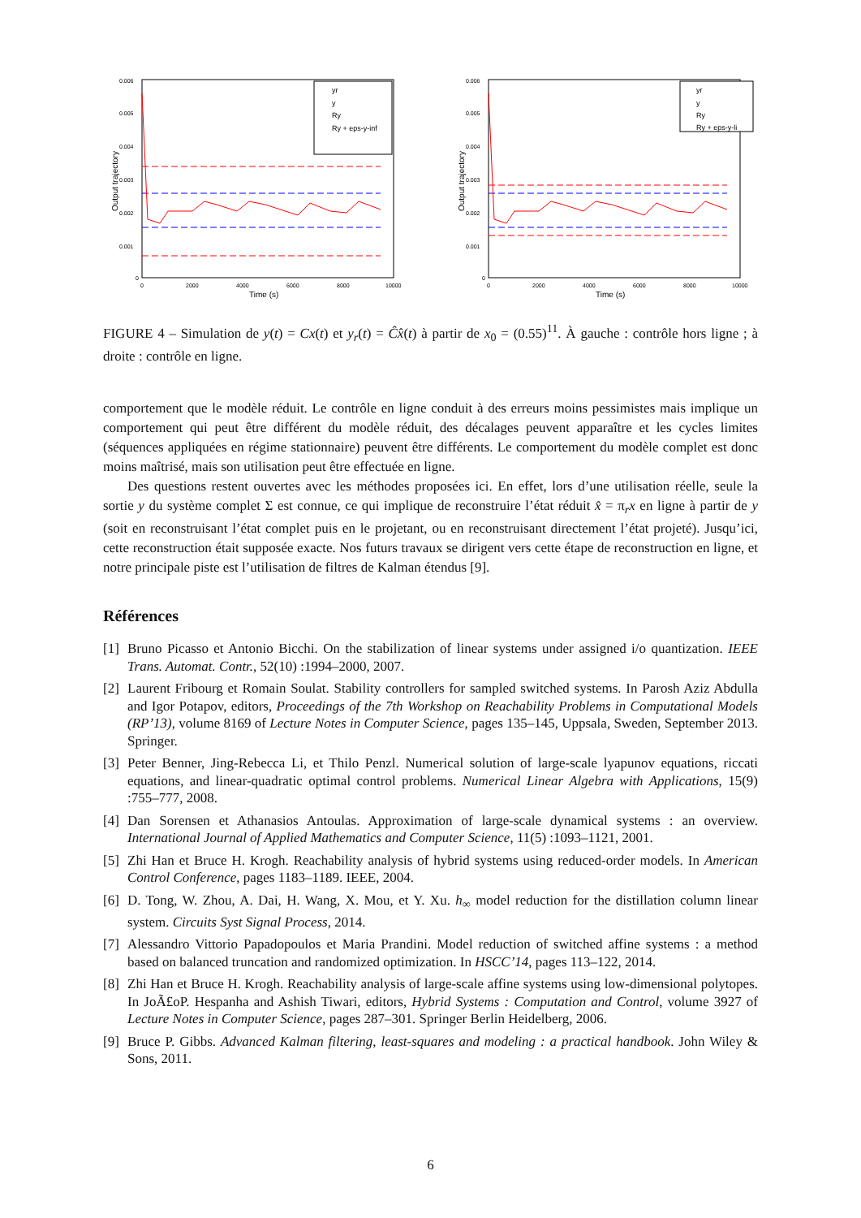0.006
0.005
0.004
0.003
0.002
0.001
0
0
2000
4000
6000
8000
10000
Time (s)
Output trajectory
yr
y
Ry
Ry + eps-y-inf
0.006
0.005
0.004
0.003
0.002
0.001
0
0
2000
4000
6000
8000
10000
Time (s)
Output trajectory
yr
y
Ry
Ry + eps-y-li
FIGURE 4 – Simulation de y(t) = Cx(t) et y<sub>r</sub>(t) = Ĉx̂(t) à partir de x<sub>0</sub> = (0.55)<sup>11</sup>. À gauche : contrôle hors ligne ; à droite : contrôle en ligne.
comportement que le modèle réduit. Le contrôle en ligne conduit à des erreurs moins pessimistes mais implique un comportement qui peut être différent du modèle réduit, des décalages peuvent apparaître et les cycles limites (séquences appliquées en régime stationnaire) peuvent être différents. Le comportement du modèle complet est donc moins maîtrisé, mais son utilisation peut être effectuée en ligne.
Des questions restent ouvertes avec les méthodes proposées ici. En effet, lors d’une utilisation réelle, seule la sortie y du système complet Σ est connue, ce qui implique de reconstruire l’état réduit x̂ = π<sub>r</sub>x en ligne à partir de y (soit en reconstruisant l’état complet puis en le projetant, ou en reconstruisant directement l’état projeté). Jusqu’ici, cette reconstruction était supposée exacte. Nos futurs travaux se dirigent vers cette étape de reconstruction en ligne, et notre principale piste est l’utilisation de filtres de Kalman étendus [9].
Références
[1] Bruno Picasso et Antonio Bicchi. On the stabilization of linear systems under assigned i/o quantization. IEEE Trans. Automat. Contr., 52(10) :1994–2000, 2007.
[2] Laurent Fribourg et Romain Soulat. Stability controllers for sampled switched systems. In Parosh Aziz Abdulla and Igor Potapov, editors, Proceedings of the 7th Workshop on Reachability Problems in Computational Models (RP’13), volume 8169 of Lecture Notes in Computer Science, pages 135–145, Uppsala, Sweden, September 2013. Springer.
[3] Peter Benner, Jing-Rebecca Li, et Thilo Penzl. Numerical solution of large-scale lyapunov equations, riccati equations, and linear-quadratic optimal control problems. Numerical Linear Algebra with Applications, 15(9) :755–777, 2008.
[4] Dan Sorensen et Athanasios Antoulas. Approximation of large-scale dynamical systems : an overview. International Journal of Applied Mathematics and Computer Science, 11(5) :1093–1121, 2001.
[5] Zhi Han et Bruce H. Krogh. Reachability analysis of hybrid systems using reduced-order models. In American Control Conference, pages 1183–1189. IEEE, 2004.
[6] D. Tong, W. Zhou, A. Dai, H. Wang, X. Mou, et Y. Xu. h<sub>∞</sub> model reduction for the distillation column linear system. Circuits Syst Signal Process, 2014.
[7] Alessandro Vittorio Papadopoulos et Maria Prandini. Model reduction of switched affine systems : a method based on balanced truncation and randomized optimization. In HSCC’14, pages 113–122, 2014.
[8] Zhi Han et Bruce H. Krogh. Reachability analysis of large-scale affine systems using low-dimensional polytopes. In JoÃ£oP. Hespanha and Ashish Tiwari, editors, Hybrid Systems : Computation and Control, volume 3927 of Lecture Notes in Computer Science, pages 287–301. Springer Berlin Heidelberg, 2006.
[9] Bruce P. Gibbs. Advanced Kalman filtering, least-squares and modeling : a practical handbook. John Wiley & Sons, 2011.
6